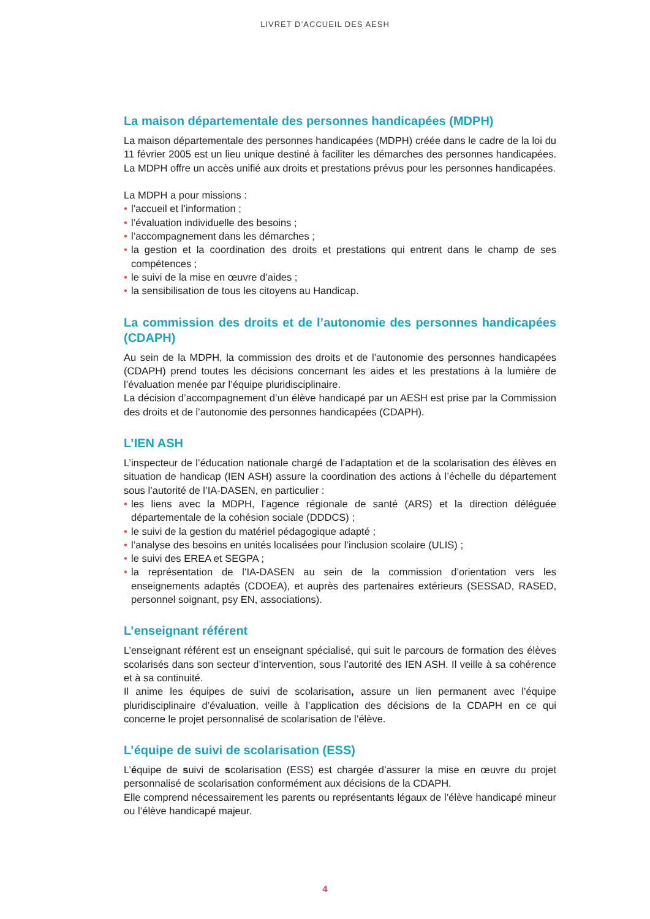LIVRET D’ACCUEIL DES AESH
La maison départementale des personnes handicapées (MDPH)
La maison départementale des personnes handicapées (MDPH) créée dans le cadre de la loi du 11 février 2005 est un lieu unique destiné à faciliter les démarches des personnes handicapées. La MDPH offre un accès unifié aux droits et prestations prévus pour les personnes handicapées.
La MDPH a pour missions :
• l’accueil et l’information ;
• l’évaluation individuelle des besoins ;
• l’accompagnement dans les démarches ;
• la gestion et la coordination des droits et prestations qui entrent dans le champ de ses compétences ;
• le suivi de la mise en œuvre d’aides ;
• la sensibilisation de tous les citoyens au Handicap.
La commission des droits et de l’autonomie des personnes handicapées (CDAPH)
Au sein de la MDPH, la commission des droits et de l’autonomie des personnes handicapées (CDAPH) prend toutes les décisions concernant les aides et les prestations à la lumière de l’évaluation menée par l’équipe pluridisciplinaire.
La décision d’accompagnement d’un élève handicapé par un AESH est prise par la Commission des droits et de l’autonomie des personnes handicapées (CDAPH).
L’IEN ASH
L’inspecteur de l’éducation nationale chargé de l’adaptation et de la scolarisation des élèves en situation de handicap (IEN ASH) assure la coordination des actions à l’échelle du département sous l’autorité de l’IA-DASEN, en particulier :
• les liens avec la MDPH, l’agence régionale de santé (ARS) et la direction déléguée départementale de la cohésion sociale (DDDCS) ;
• le suivi de la gestion du matériel pédagogique adapté ;
• l’analyse des besoins en unités localisées pour l’inclusion scolaire (ULIS) ;
• le suivi des EREA et SEGPA ;
• la représentation de l’IA-DASEN au sein de la commission d’orientation vers les enseignements adaptés (CDOEA), et auprès des partenaires extérieurs (SESSAD, RASED, personnel soignant, psy EN, associations).
L’enseignant référent
L’enseignant référent est un enseignant spécialisé, qui suit le parcours de formation des élèves scolarisés dans son secteur d’intervention, sous l’autorité des IEN ASH. Il veille à sa cohérence et à sa continuité.
Il anime les équipes de suivi de scolarisation, assure un lien permanent avec l’équipe pluridisciplinaire d’évaluation, veille à l’application des décisions de la CDAPH en ce qui concerne le projet personnalisé de scolarisation de l’élève.
L’équipe de suivi de scolarisation (ESS)
L’équipe de suivi de scolarisation (ESS) est chargée d’assurer la mise en œuvre du projet personnalisé de scolarisation conformément aux décisions de la CDAPH.
Elle comprend nécessairement les parents ou représentants légaux de l’élève handicapé mineur ou l’élève handicapé majeur.
4